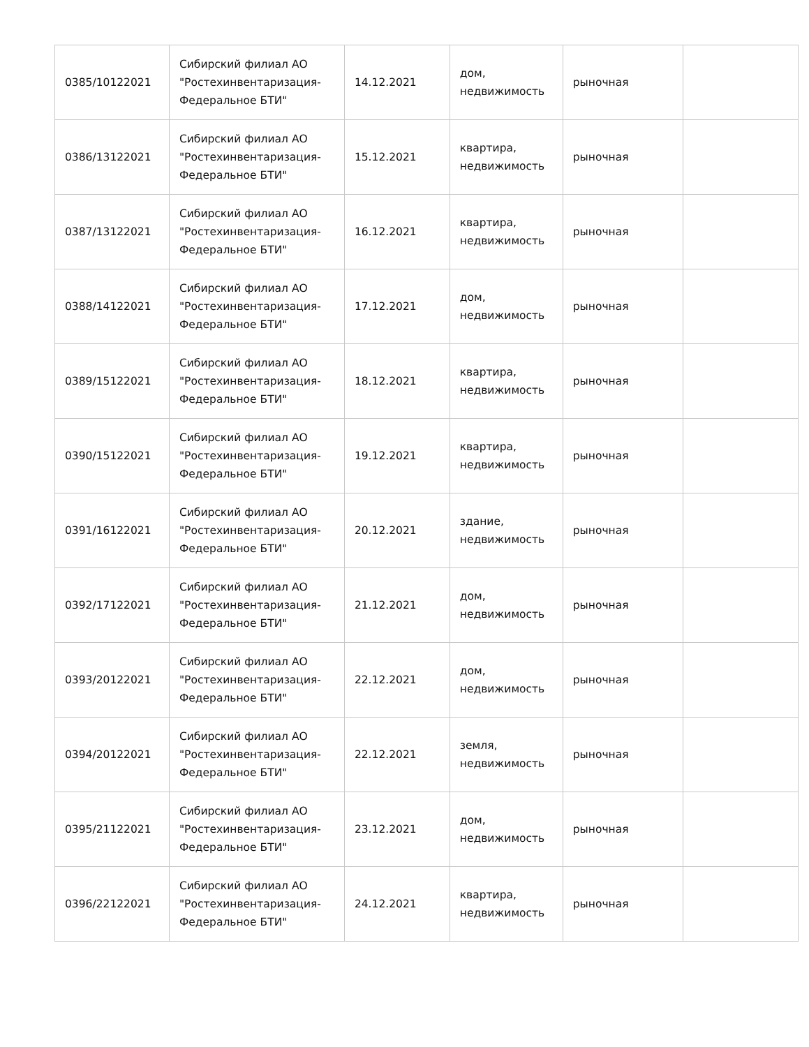| 0385/10122021 | Сибирский филиал АО "Ростехинвентаризация-Федеральное БТИ" | 14.12.2021 | дом, недвижимость | рыночная | |
| 0386/13122021 | Сибирский филиал АО "Ростехинвентаризация-Федеральное БТИ" | 15.12.2021 | квартира, недвижимость | рыночная | |
| 0387/13122021 | Сибирский филиал АО "Ростехинвентаризация-Федеральное БТИ" | 16.12.2021 | квартира, недвижимость | рыночная | |
| 0388/14122021 | Сибирский филиал АО "Ростехинвентаризация-Федеральное БТИ" | 17.12.2021 | дом, недвижимость | рыночная | |
| 0389/15122021 | Сибирский филиал АО "Ростехинвентаризация-Федеральное БТИ" | 18.12.2021 | квартира, недвижимость | рыночная | |
| 0390/15122021 | Сибирский филиал АО "Ростехинвентаризация-Федеральное БТИ" | 19.12.2021 | квартира, недвижимость | рыночная | |
| 0391/16122021 | Сибирский филиал АО "Ростехинвентаризация-Федеральное БТИ" | 20.12.2021 | здание, недвижимость | рыночная | |
| 0392/17122021 | Сибирский филиал АО "Ростехинвентаризация-Федеральное БТИ" | 21.12.2021 | дом, недвижимость | рыночная | |
| 0393/20122021 | Сибирский филиал АО "Ростехинвентаризация-Федеральное БТИ" | 22.12.2021 | дом, недвижимость | рыночная | |
| 0394/20122021 | Сибирский филиал АО "Ростехинвентаризация-Федеральное БТИ" | 22.12.2021 | земля, недвижимость | рыночная | |
| 0395/21122021 | Сибирский филиал АО "Ростехинвентаризация-Федеральное БТИ" | 23.12.2021 | дом, недвижимость | рыночная | |
| 0396/22122021 | Сибирский филиал АО "Ростехинвентаризация-Федеральное БТИ" | 24.12.2021 | квартира, недвижимость | рыночная | |